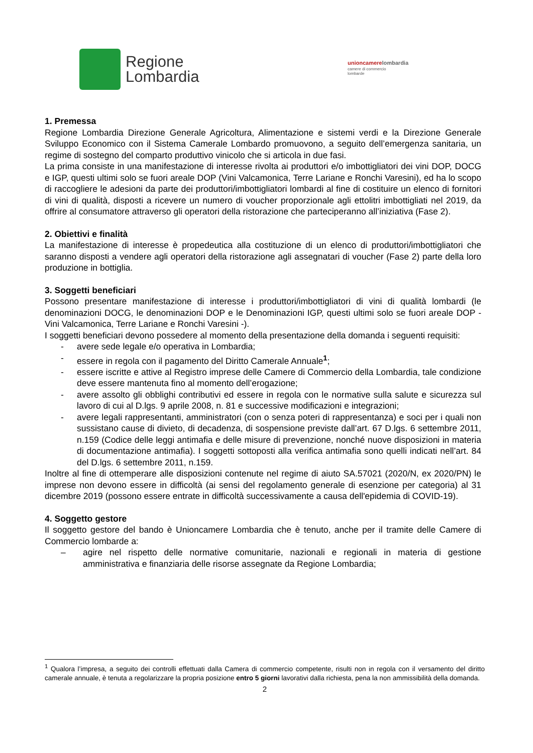Regione
Lombardia
unioncamerelombardia
camere di commercio
lombarde
1. Premessa
Regione Lombardia Direzione Generale Agricoltura, Alimentazione e sistemi verdi e la Direzione Generale Sviluppo Economico con il Sistema Camerale Lombardo promuovono, a seguito dell’emergenza sanitaria, un regime di sostegno del comparto produttivo vinicolo che si articola in due fasi.
La prima consiste in una manifestazione di interesse rivolta ai produttori e/o imbottigliatori dei vini DOP, DOCG e IGP, questi ultimi solo se fuori areale DOP (Vini Valcamonica, Terre Lariane e Ronchi Varesini), ed ha lo scopo di raccogliere le adesioni da parte dei produttori/imbottigliatori lombardi al fine di costituire un elenco di fornitori di vini di qualità, disposti a ricevere un numero di voucher proporzionale agli ettolitri imbottigliati nel 2019, da offrire al consumatore attraverso gli operatori della ristorazione che parteciperanno all’iniziativa (Fase 2).
2. Obiettivi e finalità
La manifestazione di interesse è propedeutica alla costituzione di un elenco di produttori/imbottigliatori che saranno disposti a vendere agli operatori della ristorazione agli assegnatari di voucher (Fase 2) parte della loro produzione in bottiglia.
3. Soggetti beneficiari
Possono presentare manifestazione di interesse i produttori/imbottigliatori di vini di qualità lombardi (le denominazioni DOCG, le denominazioni DOP e le Denominazioni IGP, questi ultimi solo se fuori areale DOP - Vini Valcamonica, Terre Lariane e Ronchi Varesini -).
I soggetti beneficiari devono possedere al momento della presentazione della domanda i seguenti requisiti:
- avere sede legale e/o operativa in Lombardia;
- essere in regola con il pagamento del Diritto Camerale Annuale<sup>1</sup>;
- essere iscritte e attive al Registro imprese delle Camere di Commercio della Lombardia, tale condizione deve essere mantenuta fino al momento dell’erogazione;
- avere assolto gli obblighi contributivi ed essere in regola con le normative sulla salute e sicurezza sul lavoro di cui al D.lgs. 9 aprile 2008, n. 81 e successive modificazioni e integrazioni;
- avere legali rappresentanti, amministratori (con o senza poteri di rappresentanza) e soci per i quali non sussistano cause di divieto, di decadenza, di sospensione previste dall’art. 67 D.lgs. 6 settembre 2011, n.159 (Codice delle leggi antimafia e delle misure di prevenzione, nonché nuove disposizioni in materia di documentazione antimafia). I soggetti sottoposti alla verifica antimafia sono quelli indicati nell’art. 84 del D.lgs. 6 settembre 2011, n.159.
Inoltre al fine di ottemperare alle disposizioni contenute nel regime di aiuto SA.57021 (2020/N, ex 2020/PN) le imprese non devono essere in difficoltà (ai sensi del regolamento generale di esenzione per categoria) al 31 dicembre 2019 (possono essere entrate in difficoltà successivamente a causa dell'epidemia di COVID-19).
4. Soggetto gestore
Il soggetto gestore del bando è Unioncamere Lombardia che è tenuto, anche per il tramite delle Camere di Commercio lombarde a:
– agire nel rispetto delle normative comunitarie, nazionali e regionali in materia di gestione amministrativa e finanziaria delle risorse assegnate da Regione Lombardia;
<sup>1</sup> Qualora l’impresa, a seguito dei controlli effettuati dalla Camera di commercio competente, risulti non in regola con il versamento del diritto camerale annuale, è tenuta a regolarizzare la propria posizione entro 5 giorni lavorativi dalla richiesta, pena la non ammissibilità della domanda.
2